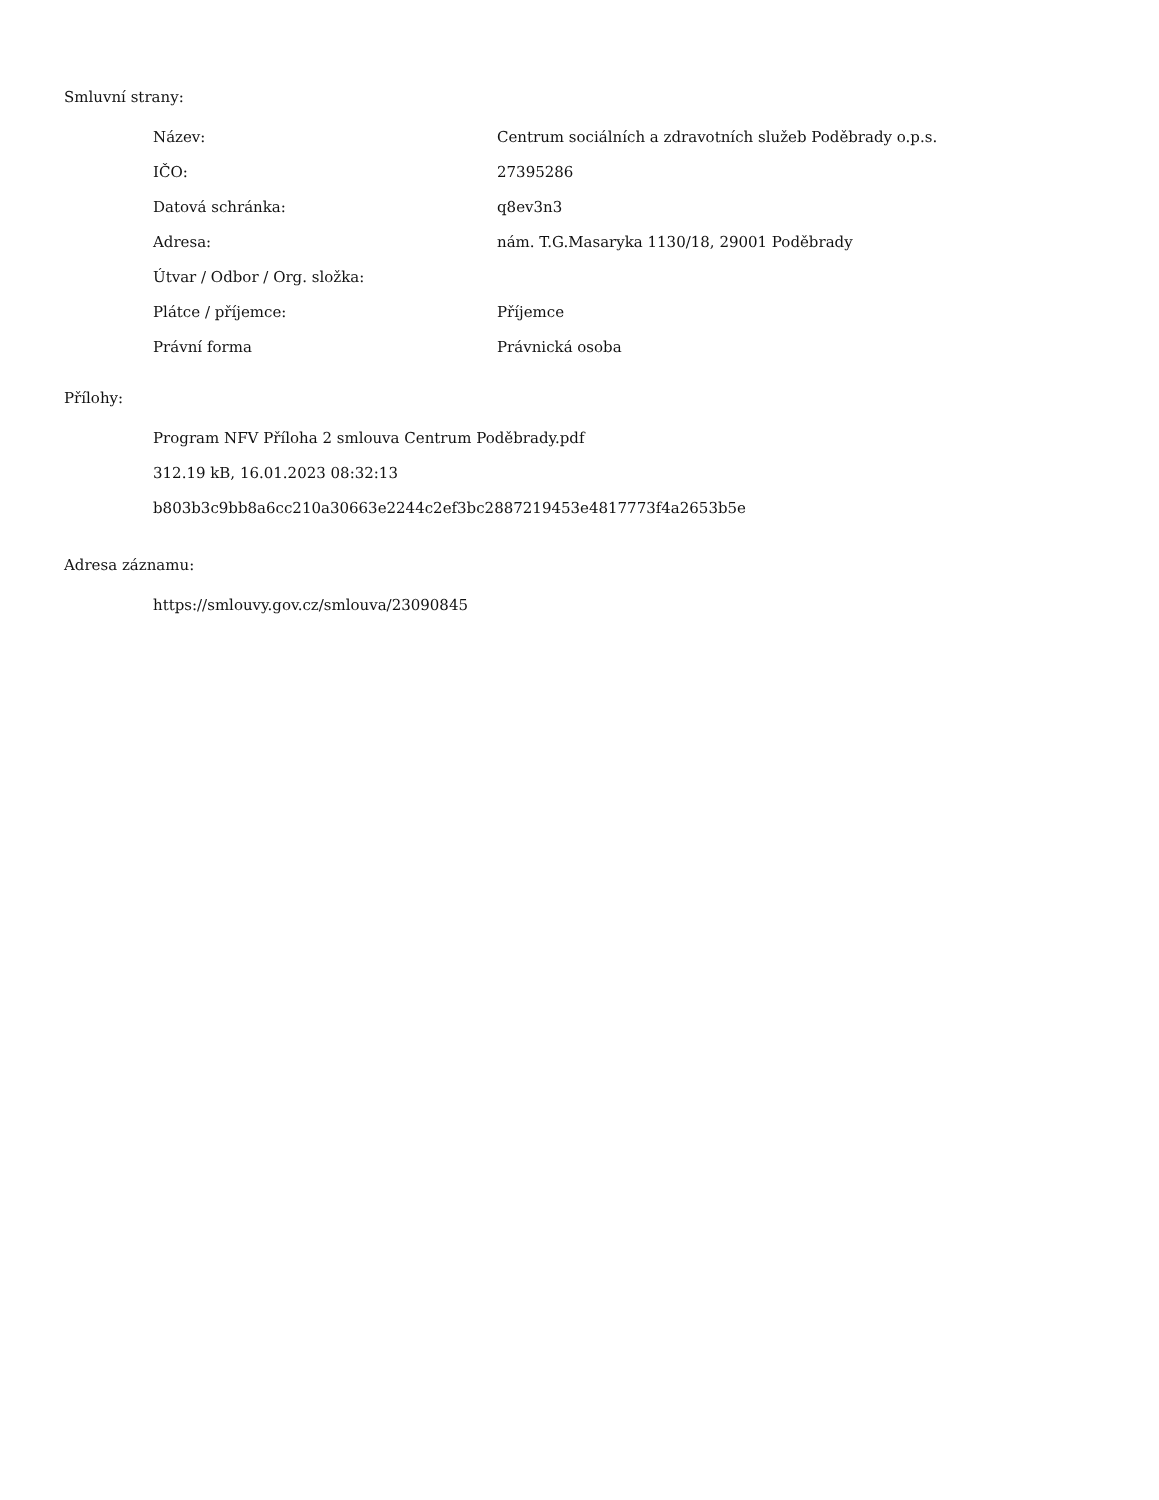Smluvní strany:
| Název: | Centrum sociálních a zdravotních služeb Poděbrady o.p.s. |
| IČO: | 27395286 |
| Datová schránka: | q8ev3n3 |
| Adresa: | nám. T.G.Masaryka 1130/18, 29001 Poděbrady |
| Útvar / Odbor / Org. složka: | |
| Plátce / příjemce: | Příjemce |
| Právní forma | Právnická osoba |
Přílohy:
Program NFV Příloha 2 smlouva Centrum Poděbrady.pdf
312.19 kB, 16.01.2023 08:32:13
b803b3c9bb8a6cc210a30663e2244c2ef3bc2887219453e4817773f4a2653b5e
Adresa záznamu:
https://smlouvy.gov.cz/smlouva/23090845